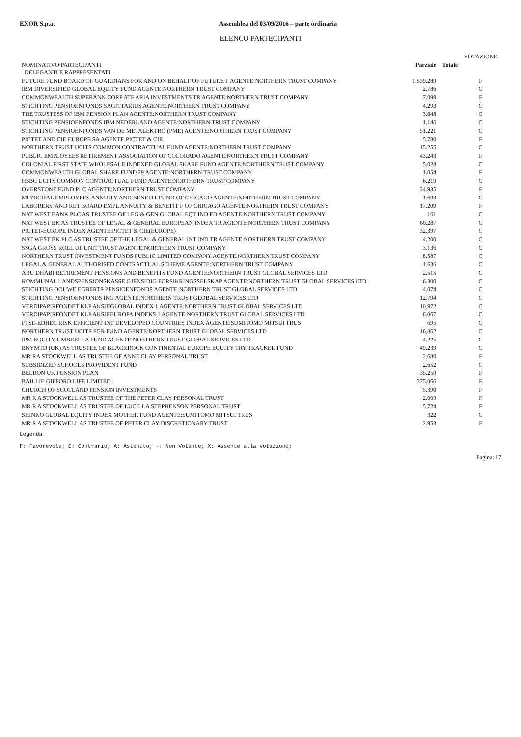EXOR S.p.a. Assemblea del 03/09/2016 – parte ordinaria
ELENCO PARTECIPANTI
| | | | VOTAZIONE |
| --- | --- | --- | --- |
| NOMINATIVO PARTECIPANTI DELEGANTI E RAPPRESENTATI | Parziale | Totale | |
| FUTURE FUND BOARD OF GUARDIANS FOR AND ON BEHALF OF FUTURE F AGENTE:NORTHERN TRUST COMPANY | 1.539.289 | | F |
| IBM DIVERSIFIED GLOBAL EQUITY FUND AGENTE:NORTHERN TRUST COMPANY | 2.786 | | C |
| COMMONWEALTH SUPERANN CORP ATF ARIA INVESTMENTS TR AGENTE:NORTHERN TRUST COMPANY | 7.099 | | F |
| STICHTING PENSIOENFONDS SAGITTARIUS AGENTE:NORTHERN TRUST COMPANY | 4.293 | | C |
| THE TRUSTESS OF IBM PENSION PLAN AGENTE:NORTHERN TRUST COMPANY | 3.648 | | C |
| STICHTING PENSIOENFONDS IBM NEDERLAND AGENTE:NORTHERN TRUST COMPANY | 1.146 | | C |
| STICHTING PENSIOENFONDS VAN DE METALEKTRO (PME) AGENTE:NORTHERN TRUST COMPANY | 51.221 | | C |
| PICTET AND CIE EUROPE SA AGENTE:PICTET & CIE | 5.780 | | F |
| NORTHERN TRUST UCITS COMMON CONTRACTUAL FUND AGENTE:NORTHERN TRUST COMPANY | 15.255 | | C |
| PUBLIC EMPLOYEES RETIREMENT ASSOCIATION OF COLORADO AGENTE:NORTHERN TRUST COMPANY | 43.243 | | F |
| COLONIAL FIRST STATE WHOLESALE INDEXED GLOBAL SHARE FUND AGENTE:NORTHERN TRUST COMPANY | 5.028 | | C |
| COMMONWEALTH GLOBAL SHARE FUND 29 AGENTE:NORTHERN TRUST COMPANY | 1.054 | | F |
| HSBC UCITS COMMON CONTRACTUAL FUND AGENTE:NORTHERN TRUST COMPANY | 6.219 | | C |
| OVERSTONE FUND PLC AGENTE:NORTHERN TRUST COMPANY | 24.935 | | F |
| MUNICIPAL EMPLOYEES ANNUITY AND BENEFIT FUND OF CHICAGO AGENTE:NORTHERN TRUST COMPANY | 1.693 | | C |
| LABORERS' AND RET BOARD EMPL ANNUITY & BENEFIT F OF CHICAGO AGENTE:NORTHERN TRUST COMPANY | 17.209 | | F |
| NAT WEST BANK PLC AS TRUSTEE OF LEG & GEN GLOBAL EQT IND FD AGENTE:NORTHERN TRUST COMPANY | 161 | | C |
| NAT WEST BK AS TRUSTEE OF LEGAL & GENERAL EUROPEAN INDEX TR AGENTE:NORTHERN TRUST COMPANY | 60.287 | | C |
| PICTET-EUROPE INDEX AGENTE:PICTET & CIE(EUROPE) | 32.397 | | C |
| NAT WEST BK PLC AS TRUSTEE OF THE LEGAL & GENERAL INT IND TR AGENTE:NORTHERN TRUST COMPANY | 4.200 | | C |
| SSGA GROSS ROLL UP UNIT TRUST AGENTE:NORTHERN TRUST COMPANY | 3.136 | | C |
| NORTHERN TRUST INVESTMENT FUNDS PUBLIC LIMITED COMPANY AGENTE:NORTHERN TRUST COMPANY | 8.587 | | C |
| LEGAL & GENERAL AUTHORISED CONTRACTUAL SCHEME AGENTE:NORTHERN TRUST COMPANY | 1.636 | | C |
| ABU DHABI RETIREMENT PENSIONS AND BENEFITS FUND AGENTE:NORTHERN TRUST GLOBAL SERVICES LTD | 2.515 | | C |
| KOMMUNAL LANDSPENSJONSKASSE GJENSIDIG FORSIKRINGSSELSKAP AGENTE:NORTHERN TRUST GLOBAL SERVICES LTD | 6.300 | | C |
| STICHTING DOUWE EGBERTS PENSIOENFONDS AGENTE:NORTHERN TRUST GLOBAL SERVICES LTD | 4.074 | | C |
| STICHTING PENSIOENFONDS ING AGENTE:NORTHERN TRUST GLOBAL SERVICES LTD | 12.794 | | C |
| VERDIPAPIRFONDET KLP AKSJEGLOBAL INDEX 1 AGENTE:NORTHERN TRUST GLOBAL SERVICES LTD | 10.972 | | C |
| VERDIPAPIRFONDET KLP AKSJEEUROPA INDEKS 1 AGENTE:NORTHERN TRUST GLOBAL SERVICES LTD | 6.067 | | C |
| FTSE-EDHEC RISK EFFICIENT INT DEVELOPED COUNTRIES INDEX AGENTE:SUMITOMO MITSUI TRUS | 695 | | C |
| NORTHERN TRUST UCITS FGR FUND AGENTE:NORTHERN TRUST GLOBAL SERVICES LTD | 16.862 | | C |
| IPM EQUITY UMBRELLA FUND AGENTE:NORTHERN TRUST GLOBAL SERVICES LTD | 4.225 | | C |
| BNYMTD (UK) AS TRUSTEE OF BLACKROCK CONTINENTAL EUROPE EQUITY TRY TRACKER FUND | 49.239 | | C |
| MR RA STOCKWELL AS TRUSTEE OF ANNE CLAY PERSONAL TRUST | 2.680 | | F |
| SUBSIDIZED SCHOOLS PROVIDENT FUND | 2.652 | | C |
| BELRON UK PENSION PLAN | 35.250 | | F |
| BAILLIE GIFFORD LIFE LIMITED | 375.066 | | F |
| CHURCH OF SCOTLAND PENSION INVESTMENTS | 5.390 | | F |
| MR R A STOCKWELL AS TRUSTEE OF THE PETER CLAY PERSONAL TRUST | 2.009 | | F |
| MR R A STOCKWELL AS TRUSTEE OF LUCILLA STEPHENSON PERSONAL TRUST | 5.724 | | F |
| SHINKO GLOBAL EQUITY INDEX MOTHER FUND AGENTE:SUMITOMO MITSUI TRUS | 322 | | C |
| MR R A STOCKWELL AS TRUSTEE OF PETER CLAY DISCRETIONARY TRUST | 2.953 | | F |
Legenda:
F: Favorevole; C: Contrario; A: Astenuto; -: Non Votante; X: Assente alla votazione;
Pagina: 17